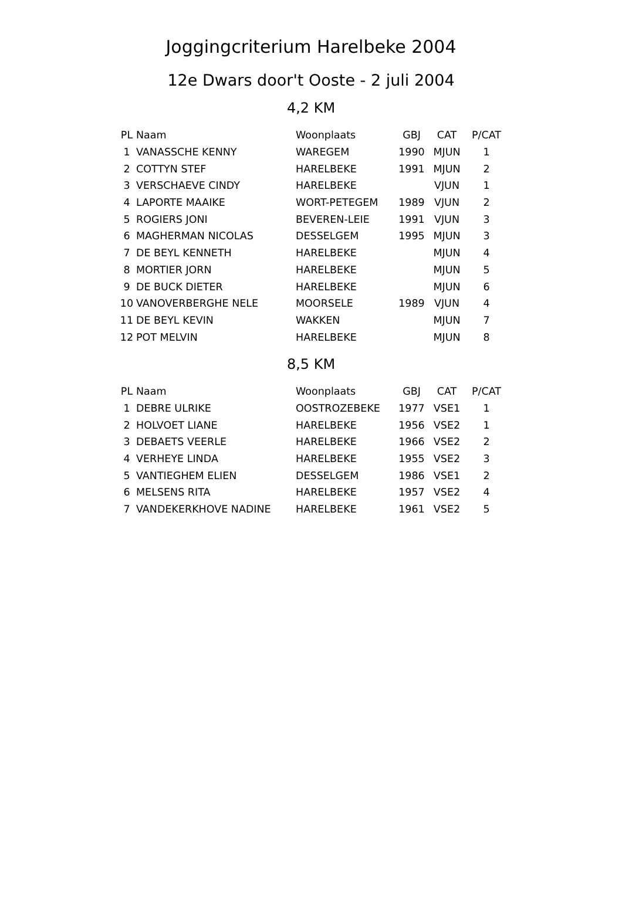Joggingcriterium Harelbeke 2004
12e Dwars door't Ooste - 2 juli 2004
4,2 KM
| PL | Naam | Woonplaats | GBJ | CAT | P/CAT |
| --- | --- | --- | --- | --- | --- |
| 1 | VANASSCHE KENNY | WAREGEM | 1990 | MJUN | 1 |
| 2 | COTTYN STEF | HARELBEKE | 1991 | MJUN | 2 |
| 3 | VERSCHAEVE CINDY | HARELBEKE | | VJUN | 1 |
| 4 | LAPORTE MAAIKE | WORT-PETEGEM | 1989 | VJUN | 2 |
| 5 | ROGIERS JONI | BEVEREN-LEIE | 1991 | VJUN | 3 |
| 6 | MAGHERMAN NICOLAS | DESSELGEM | 1995 | MJUN | 3 |
| 7 | DE BEYL KENNETH | HARELBEKE | | MJUN | 4 |
| 8 | MORTIER JORN | HARELBEKE | | MJUN | 5 |
| 9 | DE BUCK DIETER | HARELBEKE | | MJUN | 6 |
| 10 | VANOVERBERGHE NELE | MOORSELE | 1989 | VJUN | 4 |
| 11 | DE BEYL KEVIN | WAKKEN | | MJUN | 7 |
| 12 | POT MELVIN | HARELBEKE | | MJUN | 8 |
8,5 KM
| PL | Naam | Woonplaats | GBJ | CAT | P/CAT |
| --- | --- | --- | --- | --- | --- |
| 1 | DEBRE ULRIKE | OOSTROZEBEKE | 1977 | VSE1 | 1 |
| 2 | HOLVOET LIANE | HARELBEKE | 1956 | VSE2 | 1 |
| 3 | DEBAETS VEERLE | HARELBEKE | 1966 | VSE2 | 2 |
| 4 | VERHEYE LINDA | HARELBEKE | 1955 | VSE2 | 3 |
| 5 | VANTIEGHEM ELIEN | DESSELGEM | 1986 | VSE1 | 2 |
| 6 | MELSENS RITA | HARELBEKE | 1957 | VSE2 | 4 |
| 7 | VANDEKERKHOVE NADINE | HARELBEKE | 1961 | VSE2 | 5 |